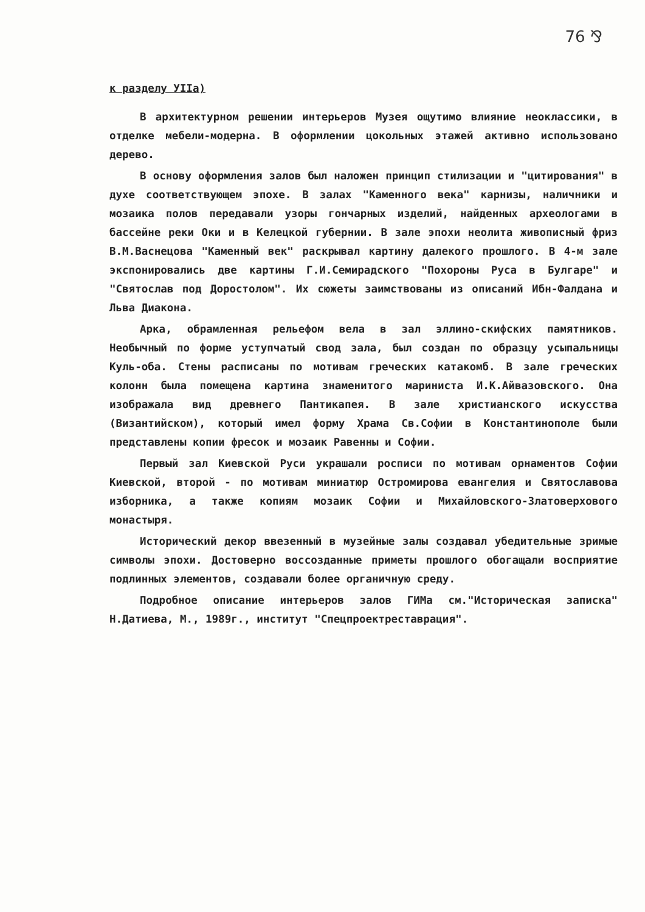76 ⅋
к разделу УIIa)
В архитектурном решении интерьеров Музея ощутимо влияние неоклассики, в отделке мебели-модерна. В оформлении цокольных этажей активно использовано дерево.
В основу оформления залов был наложен принцип стилизации и "цитирования" в духе соответствующем эпохе. В залах "Каменного века" карнизы, наличники и мозаика полов передавали узоры гончарных изделий, найденных археологами в бассейне реки Оки и в Келецкой губернии. В зале эпохи неолита живописный фриз В.М.Васнецова "Каменный век" раскрывал картину далекого прошлого. В 4-м зале экспонировались две картины Г.И.Семирадского "Похороны Руса в Булгаре" и "Святослав под Доростолом". Их сюжеты заимствованы из описаний Ибн-Фалдана и Льва Диакона.
Арка, обрамленная рельефом вела в зал эллино-скифских памятников. Необычный по форме уступчатый свод зала, был создан по образцу усыпальницы Куль-оба. Стены расписаны по мотивам греческих катакомб. В зале греческих колонн была помещена картина знаменитого мариниста И.К.Айвазовского. Она изображала вид древнего Пантикапея. В зале христианского искусства (Византийском), который имел форму Храма Св.Софии в Константинополе были представлены копии фресок и мозаик Равенны и Софии.
Первый зал Киевской Руси украшали росписи по мотивам орнаментов Софии Киевской, второй - по мотивам миниатюр Остромирова евангелия и Святославова изборника, а также копиям мозаик Софии и Михайловского-Златоверхового монастыря.
Исторический декор ввезенный в музейные залы создавал убедительные зримые символы эпохи. Достоверно воссозданные приметы прошлого обогащали восприятие подлинных элементов, создавали более органичную среду.
Подробное описание интерьеров залов ГИМа см."Историческая записка" Н.Датиева, М., 1989г., институт "Спецпроектреставрация".